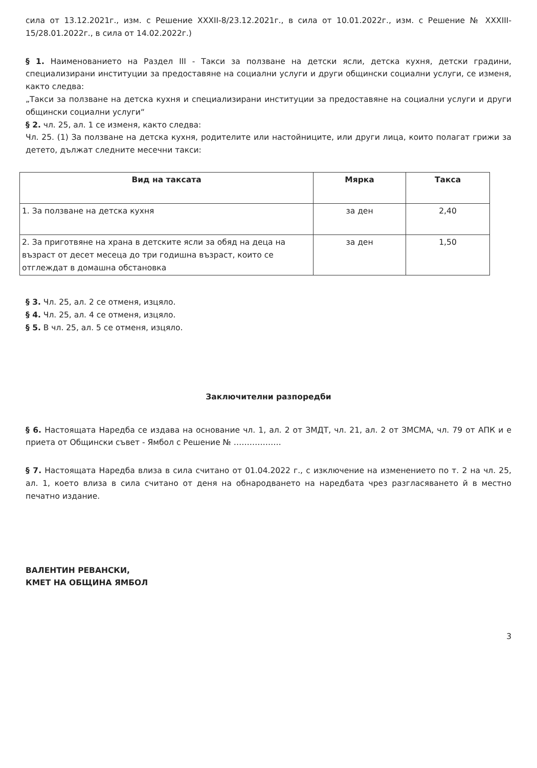сила от 13.12.2021г., изм. с Решение XXXII-8/23.12.2021г., в сила от 10.01.2022г., изм. с Решение № XXXIII-15/28.01.2022г., в сила от 14.02.2022г.)
§ 1. Наименованието на Раздел III - Такси за ползване на детски ясли, детска кухня, детски градини, специализирани институции за предоставяне на социални услуги и други общински социални услуги, се изменя, както следва:
„Такси за ползване на детска кухня и специализирани институции за предоставяне на социални услуги и други общински социални услуги“
§ 2. чл. 25, ал. 1 се изменя, както следва:
Чл. 25. (1) За ползване на детска кухня, родителите или настойниците, или други лица, които полагат грижи за детето, дължат следните месечни такси:
| Вид на таксата | Мярка | Такса |
| --- | --- | --- |
| 1. За ползване на детска кухня | за ден | 2,40 |
| 2. За приготвяне на храна в детските ясли за обяд на деца на възраст от десет месеца до три годишна възраст, които се отглеждат в домашна обстановка | за ден | 1,50 |
§ 3. Чл. 25, ал. 2 се отменя, изцяло.
§ 4. Чл. 25, ал. 4 се отменя, изцяло.
§ 5. В чл. 25, ал. 5 се отменя, изцяло.
Заключителни разпоредби
§ 6. Настоящата Наредба се издава на основание чл. 1, ал. 2 от ЗМДТ, чл. 21, ал. 2 от ЗМСМА, чл. 79 от АПК и е приета от Общински съвет - Ямбол с Решение № ………………
§ 7. Настоящата Наредба влиза в сила считано от 01.04.2022 г., с изключение на изменението по т. 2 на чл. 25, ал. 1, което влиза в сила считано от деня на обнародването на наредбата чрез разгласяването й в местно печатно издание.
ВАЛЕНТИН РЕВАНСКИ,
КМЕТ НА ОБЩИНА ЯМБОЛ
3